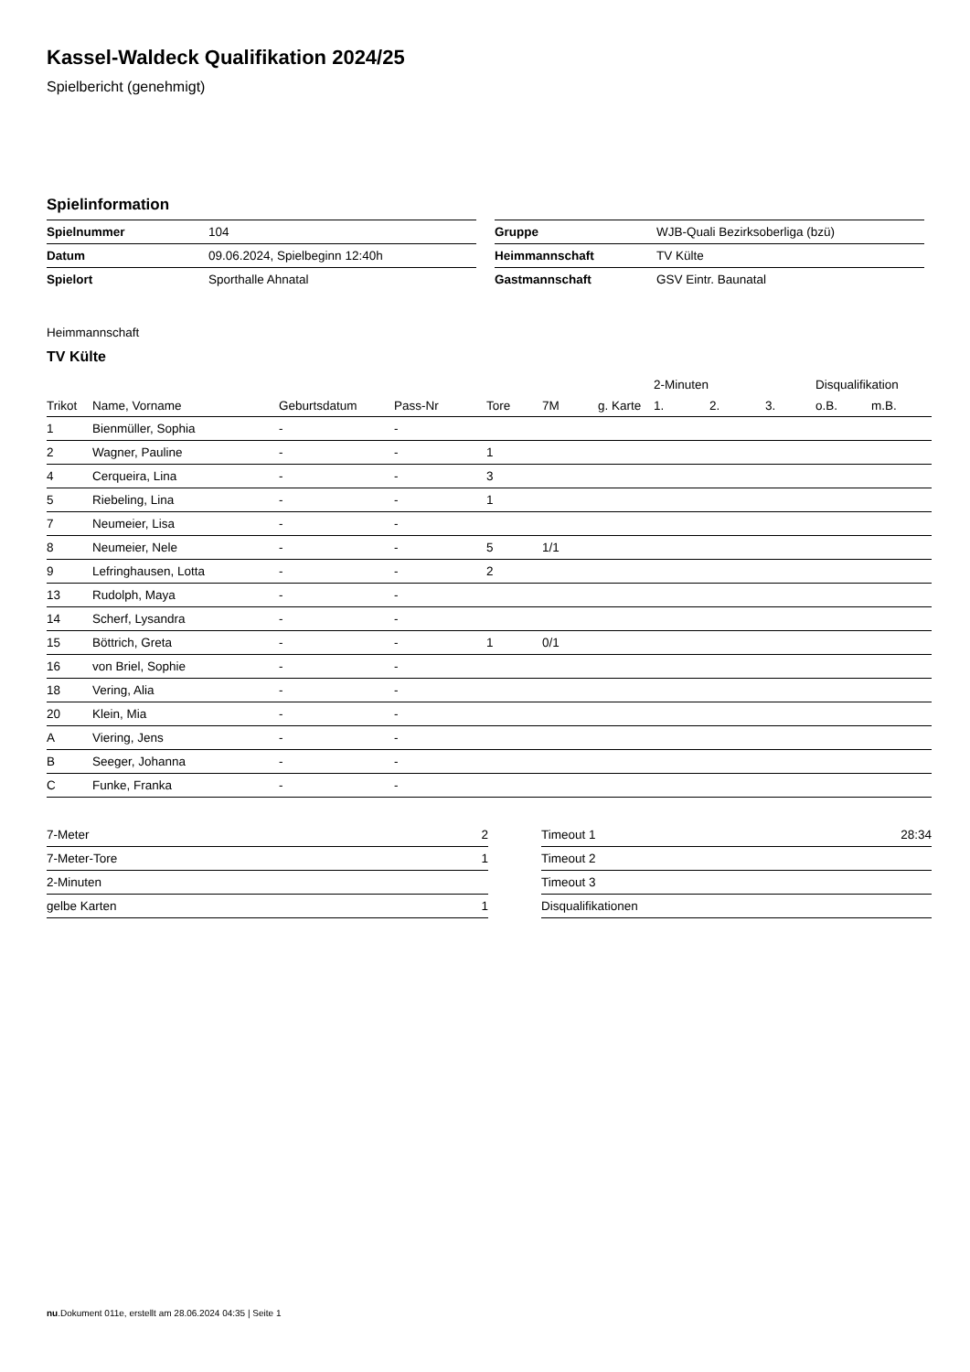Kassel-Waldeck Qualifikation 2024/25
Spielbericht (genehmigt)
Spielinformation
| Spielnummer | 104 |
| Datum | 09.06.2024, Spielbeginn 12:40h |
| Spielort | Sporthalle Ahnatal |
| Gruppe | WJB-Quali Bezirksoberliga (bzü) |
| Heimmannschaft | TV Külte |
| Gastmannschaft | GSV Eintr. Baunatal |
Heimmannschaft
TV Külte
| | | | | | | | 2-Minuten | | | Disqualifikation | |
| --- | --- | --- | --- | --- | --- | --- | --- | --- | --- | --- | --- |
| Trikot | Name, Vorname | Geburtsdatum | Pass-Nr | Tore | 7M | g. Karte | 1. | 2. | 3. | o.B. | m.B. |
| 1 | Bienmüller, Sophia | - | - | | | | | | | | |
| 2 | Wagner, Pauline | - | - | 1 | | | | | | | |
| 4 | Cerqueira, Lina | - | - | 3 | | | | | | | |
| 5 | Riebeling, Lina | - | - | 1 | | | | | | | |
| 7 | Neumeier, Lisa | - | - | | | | | | | | |
| 8 | Neumeier, Nele | - | - | 5 | 1/1 | | | | | | |
| 9 | Lefringhausen, Lotta | - | - | 2 | | | | | | | |
| 13 | Rudolph, Maya | - | - | | | | | | | | |
| 14 | Scherf, Lysandra | - | - | | | | | | | | |
| 15 | Böttrich, Greta | - | - | 1 | 0/1 | | | | | | |
| 16 | von Briel, Sophie | - | - | | | | | | | | |
| 18 | Vering, Alia | - | - | | | | | | | | |
| 20 | Klein, Mia | - | - | | | | | | | | |
| A | Viering, Jens | - | - | | | | | | | | |
| B | Seeger, Johanna | - | - | | | | | | | | |
| C | Funke, Franka | - | - | | | | | | | | |
| 7-Meter | 2 |
| 7-Meter-Tore | 1 |
| 2-Minuten | |
| gelbe Karten | 1 |
| Timeout 1 | 28:34 |
| Timeout 2 | |
| Timeout 3 | |
| Disqualifikationen | |
nu.Dokument 011e, erstellt am 28.06.2024 04:35 | Seite 1